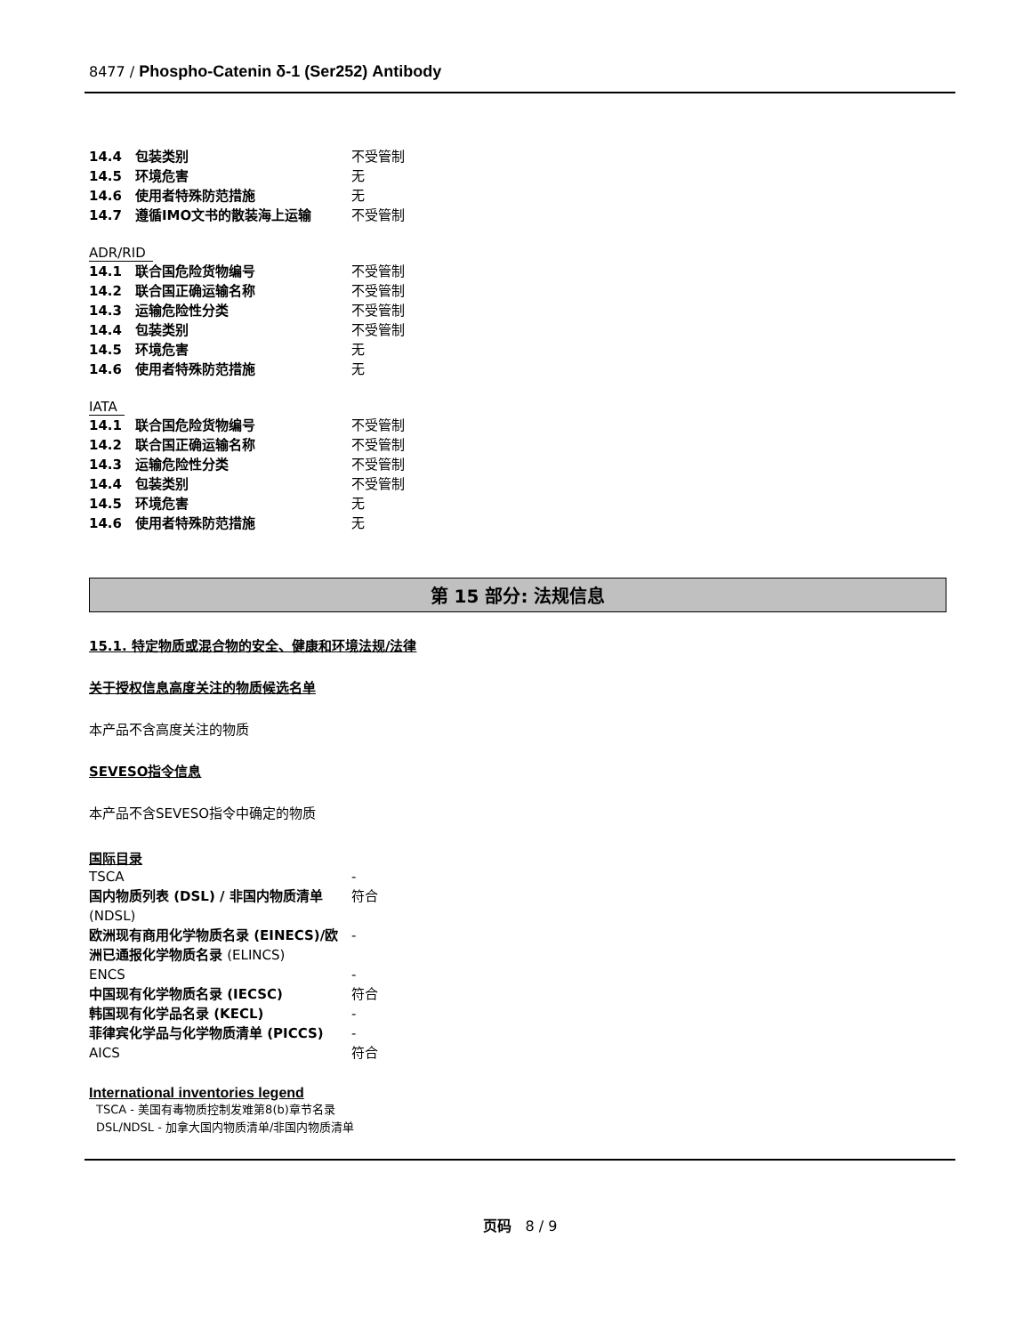8477 / Phospho-Catenin δ-1 (Ser252) Antibody
| 14.4 包装类别 | 不受管制 |
| 14.5 环境危害 | 无 |
| 14.6 使用者特殊防范措施 | 无 |
| 14.7 遵循IMO文书的散装海上运输 | 不受管制 |
ADR/RID
| 14.1 联合国危险货物编号 | 不受管制 |
| 14.2 联合国正确运输名称 | 不受管制 |
| 14.3 运输危险性分类 | 不受管制 |
| 14.4 包装类别 | 不受管制 |
| 14.5 环境危害 | 无 |
| 14.6 使用者特殊防范措施 | 无 |
IATA
| 14.1 联合国危险货物编号 | 不受管制 |
| 14.2 联合国正确运输名称 | 不受管制 |
| 14.3 运输危险性分类 | 不受管制 |
| 14.4 包装类别 | 不受管制 |
| 14.5 环境危害 | 无 |
| 14.6 使用者特殊防范措施 | 无 |
第 15 部分: 法规信息
15.1. 特定物质或混合物的安全、健康和环境法规/法律
关于授权信息高度关注的物质候选名单
本产品不含高度关注的物质
SEVESO指令信息
本产品不含SEVESO指令中确定的物质
国际目录
| TSCA | - |
| 国内物质列表 (DSL) / 非国内物质清单 (NDSL) | 符合 |
| 欧洲现有商用化学物质名录 (EINECS)/欧洲已通报化学物质名录 (ELINCS) | - |
| ENCS | - |
| 中国现有化学物质名录 (IECSC) | 符合 |
| 韩国现有化学品名录 (KECL) | - |
| 菲律宾化学品与化学物质清单 (PICCS) | - |
| AICS | 符合 |
International inventories legend
TSCA - 美国有毒物质控制发难第8(b)章节名录
DSL/NDSL - 加拿大国内物质清单/非国内物质清单
页码　8 / 9